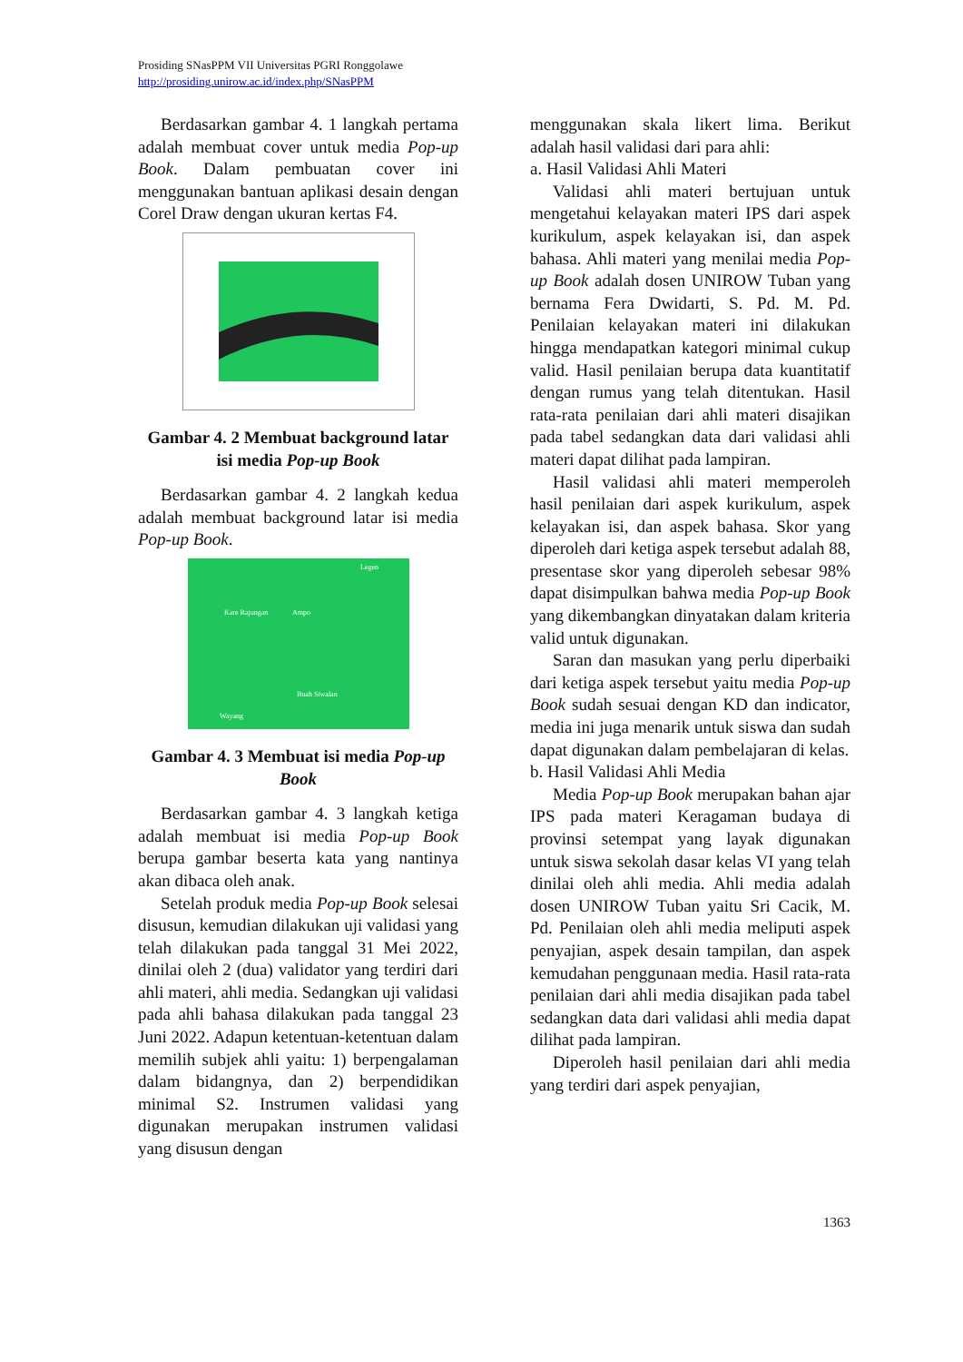Prosiding SNasPPM VII Universitas PGRI Ronggolawe
http://prosiding.unirow.ac.id/index.php/SNasPPM
Berdasarkan gambar 4. 1 langkah pertama adalah membuat cover untuk media Pop-up Book. Dalam pembuatan cover ini menggunakan bantuan aplikasi desain dengan Corel Draw dengan ukuran kertas F4.
Gambar 4. 2 Membuat background latar isi media Pop-up Book
Berdasarkan gambar 4. 2 langkah kedua adalah membuat background latar isi media Pop-up Book.
Kare Rajungan
Ampo
Legen
Buah Siwalan
Wayang
Gambar 4. 3 Membuat isi media Pop-up Book
Berdasarkan gambar 4. 3 langkah ketiga adalah membuat isi media Pop-up Book berupa gambar beserta kata yang nantinya akan dibaca oleh anak.
Setelah produk media Pop-up Book selesai disusun, kemudian dilakukan uji validasi yang telah dilakukan pada tanggal 31 Mei 2022, dinilai oleh 2 (dua) validator yang terdiri dari ahli materi, ahli media. Sedangkan uji validasi pada ahli bahasa dilakukan pada tanggal 23 Juni 2022. Adapun ketentuan-ketentuan dalam memilih subjek ahli yaitu: 1) berpengalaman dalam bidangnya, dan 2) berpendidikan minimal S2. Instrumen validasi yang digunakan merupakan instrumen validasi yang disusun dengan
menggunakan skala likert lima. Berikut adalah hasil validasi dari para ahli:
a. Hasil Validasi Ahli Materi
Validasi ahli materi bertujuan untuk mengetahui kelayakan materi IPS dari aspek kurikulum, aspek kelayakan isi, dan aspek bahasa. Ahli materi yang menilai media Pop-up Book adalah dosen UNIROW Tuban yang bernama Fera Dwidarti, S. Pd. M. Pd. Penilaian kelayakan materi ini dilakukan hingga mendapatkan kategori minimal cukup valid. Hasil penilaian berupa data kuantitatif dengan rumus yang telah ditentukan. Hasil rata-rata penilaian dari ahli materi disajikan pada tabel sedangkan data dari validasi ahli materi dapat dilihat pada lampiran.
Hasil validasi ahli materi memperoleh hasil penilaian dari aspek kurikulum, aspek kelayakan isi, dan aspek bahasa. Skor yang diperoleh dari ketiga aspek tersebut adalah 88, presentase skor yang diperoleh sebesar 98% dapat disimpulkan bahwa media Pop-up Book yang dikembangkan dinyatakan dalam kriteria valid untuk digunakan.
Saran dan masukan yang perlu diperbaiki dari ketiga aspek tersebut yaitu media Pop-up Book sudah sesuai dengan KD dan indicator, media ini juga menarik untuk siswa dan sudah dapat digunakan dalam pembelajaran di kelas.
b. Hasil Validasi Ahli Media
Media Pop-up Book merupakan bahan ajar IPS pada materi Keragaman budaya di provinsi setempat yang layak digunakan untuk siswa sekolah dasar kelas VI yang telah dinilai oleh ahli media. Ahli media adalah dosen UNIROW Tuban yaitu Sri Cacik, M. Pd. Penilaian oleh ahli media meliputi aspek penyajian, aspek desain tampilan, dan aspek kemudahan penggunaan media. Hasil rata-rata penilaian dari ahli media disajikan pada tabel sedangkan data dari validasi ahli media dapat dilihat pada lampiran.
Diperoleh hasil penilaian dari ahli media yang terdiri dari aspek penyajian,
1363